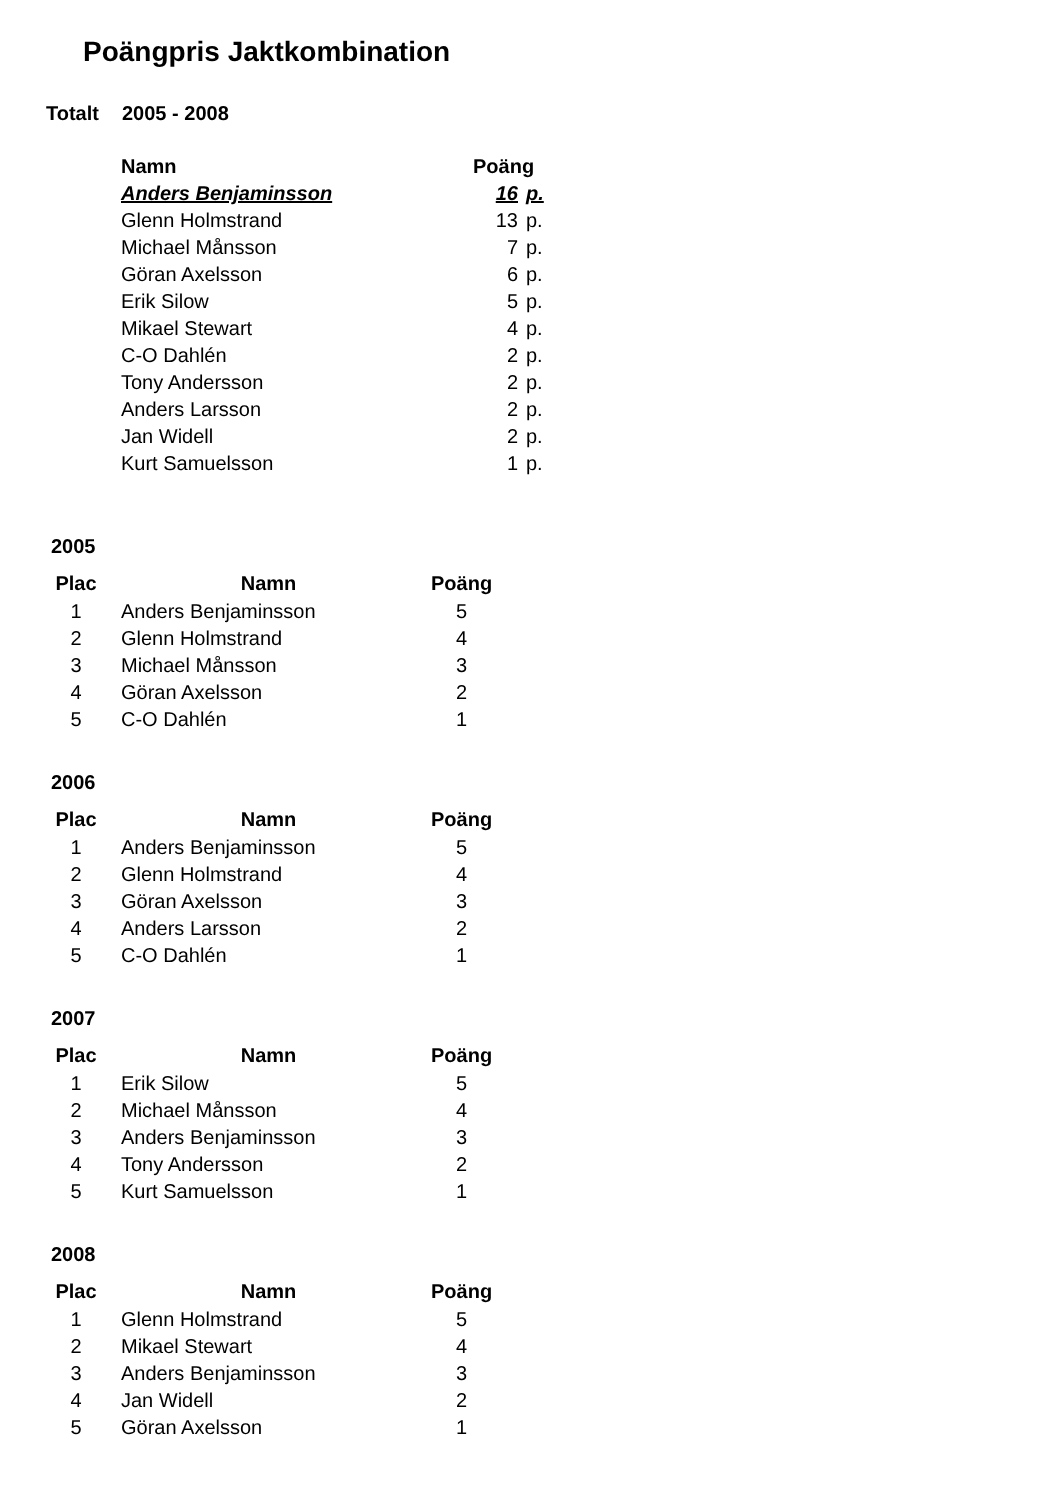Poängpris Jaktkombination
Totalt 2005 - 2008
| Namn | Poäng | |
| --- | --- | --- |
| Anders Benjaminsson | 16 | p. |
| Glenn Holmstrand | 13 | p. |
| Michael Månsson | 7 | p. |
| Göran Axelsson | 6 | p. |
| Erik Silow | 5 | p. |
| Mikael Stewart | 4 | p. |
| C-O Dahlén | 2 | p. |
| Tony Andersson | 2 | p. |
| Anders Larsson | 2 | p. |
| Jan Widell | 2 | p. |
| Kurt Samuelsson | 1 | p. |
2005
| Plac | Namn | Poäng |
| --- | --- | --- |
| 1 | Anders Benjaminsson | 5 |
| 2 | Glenn Holmstrand | 4 |
| 3 | Michael Månsson | 3 |
| 4 | Göran Axelsson | 2 |
| 5 | C-O Dahlén | 1 |
2006
| Plac | Namn | Poäng |
| --- | --- | --- |
| 1 | Anders Benjaminsson | 5 |
| 2 | Glenn Holmstrand | 4 |
| 3 | Göran Axelsson | 3 |
| 4 | Anders Larsson | 2 |
| 5 | C-O Dahlén | 1 |
2007
| Plac | Namn | Poäng |
| --- | --- | --- |
| 1 | Erik Silow | 5 |
| 2 | Michael Månsson | 4 |
| 3 | Anders Benjaminsson | 3 |
| 4 | Tony Andersson | 2 |
| 5 | Kurt Samuelsson | 1 |
2008
| Plac | Namn | Poäng |
| --- | --- | --- |
| 1 | Glenn Holmstrand | 5 |
| 2 | Mikael Stewart | 4 |
| 3 | Anders Benjaminsson | 3 |
| 4 | Jan Widell | 2 |
| 5 | Göran Axelsson | 1 |